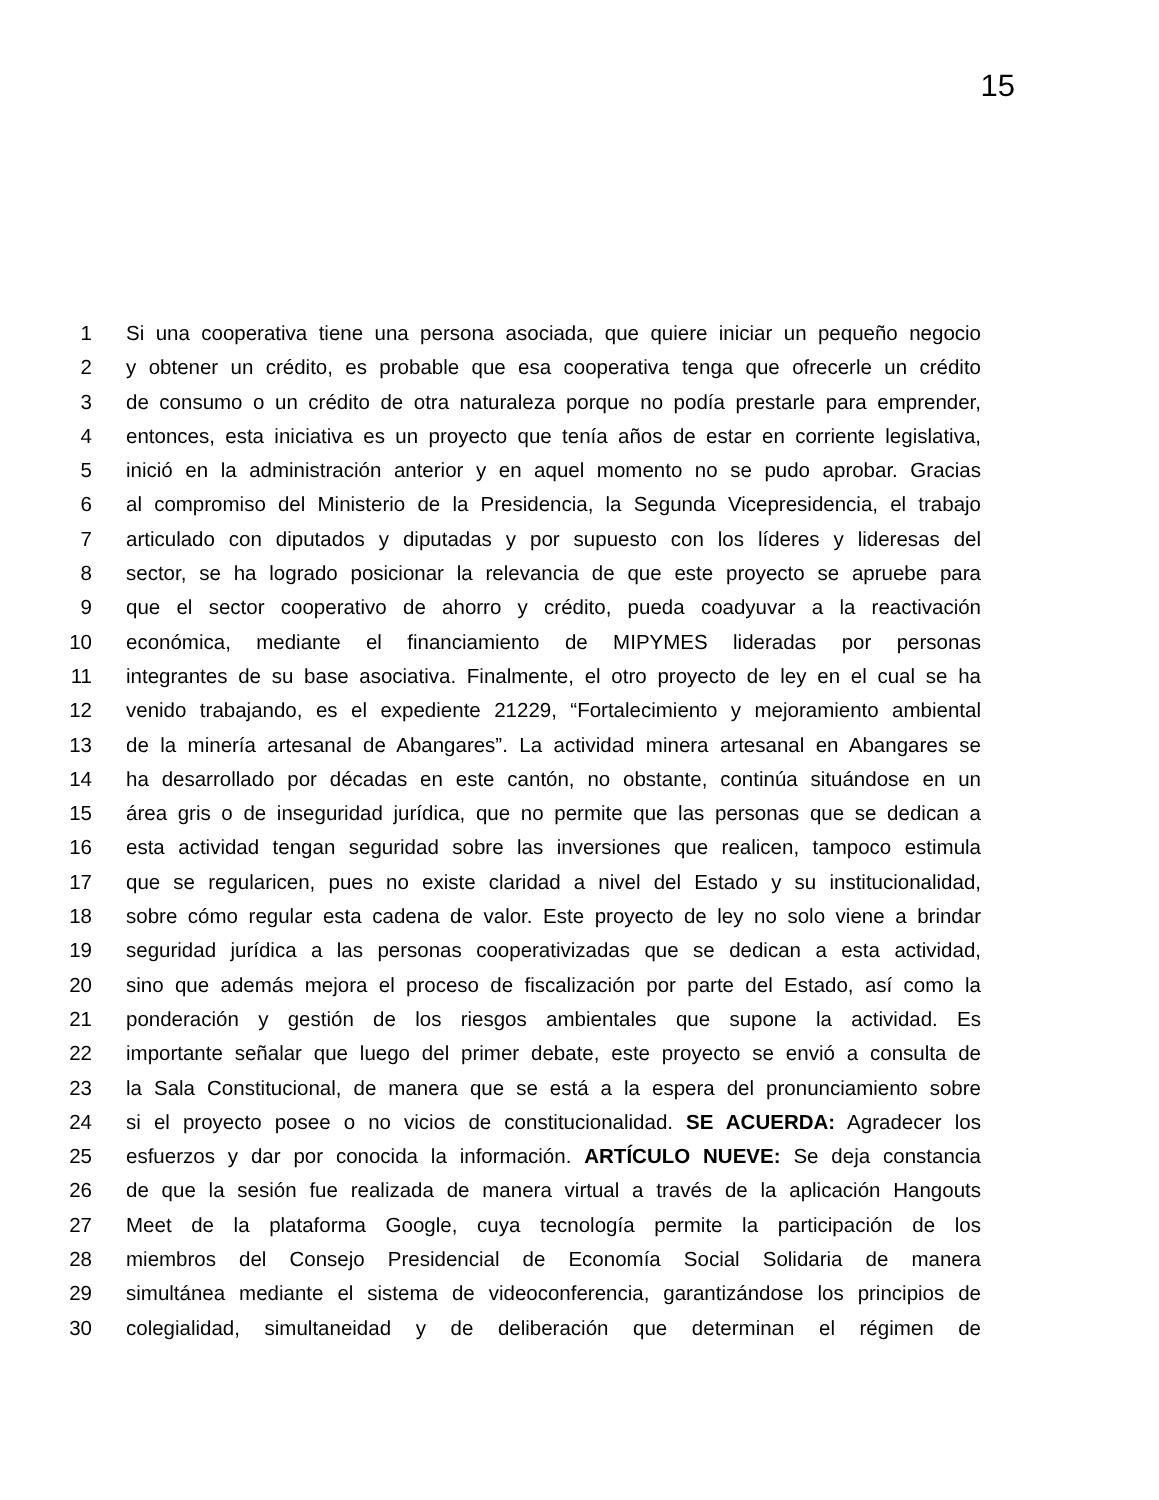15
1 Si una cooperativa tiene una persona asociada, que quiere iniciar un pequeño negocio
2 y obtener un crédito, es probable que esa cooperativa tenga que ofrecerle un crédito
3 de consumo o un crédito de otra naturaleza porque no podía prestarle para emprender,
4 entonces, esta iniciativa es un proyecto que tenía años de estar en corriente legislativa,
5 inició en la administración anterior y en aquel momento no se pudo aprobar. Gracias
6 al compromiso del Ministerio de la Presidencia, la Segunda Vicepresidencia, el trabajo
7 articulado con diputados y diputadas y por supuesto con los líderes y lideresas del
8 sector, se ha logrado posicionar la relevancia de que este proyecto se apruebe para
9 que el sector cooperativo de ahorro y crédito, pueda coadyuvar a la reactivación
10 económica, mediante el financiamiento de MIPYMES lideradas por personas
11 integrantes de su base asociativa. Finalmente, el otro proyecto de ley en el cual se ha
12 venido trabajando, es el expediente 21229, “Fortalecimiento y mejoramiento ambiental
13 de la minería artesanal de Abangares”. La actividad minera artesanal en Abangares se
14 ha desarrollado por décadas en este cantón, no obstante, continúa situándose en un
15 área gris o de inseguridad jurídica, que no permite que las personas que se dedican a
16 esta actividad tengan seguridad sobre las inversiones que realicen, tampoco estimula
17 que se regularicen, pues no existe claridad a nivel del Estado y su institucionalidad,
18 sobre cómo regular esta cadena de valor. Este proyecto de ley no solo viene a brindar
19 seguridad jurídica a las personas cooperativizadas que se dedican a esta actividad,
20 sino que además mejora el proceso de fiscalización por parte del Estado, así como la
21 ponderación y gestión de los riesgos ambientales que supone la actividad. Es
22 importante señalar que luego del primer debate, este proyecto se envió a consulta de
23 la Sala Constitucional, de manera que se está a la espera del pronunciamiento sobre
24 si el proyecto posee o no vicios de constitucionalidad. SE ACUERDA: Agradecer los
25 esfuerzos y dar por conocida la información. ARTÍCULO NUEVE: Se deja constancia
26 de que la sesión fue realizada de manera virtual a través de la aplicación Hangouts
27 Meet de la plataforma Google, cuya tecnología permite la participación de los
28 miembros del Consejo Presidencial de Economía Social Solidaria de manera
29 simultánea mediante el sistema de videoconferencia, garantizándose los principios de
30 colegialidad, simultaneidad y de deliberación que determinan el régimen de